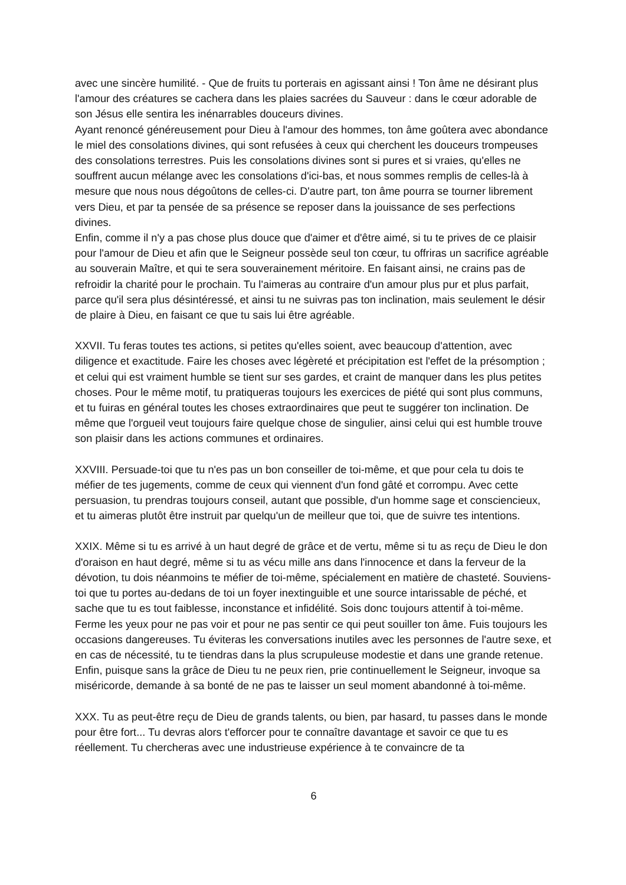avec une sincère humilité. - Que de fruits tu porterais en agissant ainsi ! Ton âme ne désirant plus l'amour des créatures se cachera dans les plaies sacrées du Sauveur : dans le cœur adorable de son Jésus elle sentira les inénarrables douceurs divines.
Ayant renoncé généreusement pour Dieu à l'amour des hommes, ton âme goûtera avec abondance le miel des consolations divines, qui sont refusées à ceux qui cherchent les douceurs trompeuses des consolations terrestres. Puis les consolations divines sont si pures et si vraies, qu'elles ne souffrent aucun mélange avec les consolations d'ici-bas, et nous sommes remplis de celles-là à mesure que nous nous dégoûtons de celles-ci. D'autre part, ton âme pourra se tourner librement vers Dieu, et par ta pensée de sa présence se reposer dans la jouissance de ses perfections divines.
Enfin, comme il n'y a pas chose plus douce que d'aimer et d'être aimé, si tu te prives de ce plaisir pour l'amour de Dieu et afin que le Seigneur possède seul ton cœur, tu offriras un sacrifice agréable au souverain Maître, et qui te sera souverainement méritoire. En faisant ainsi, ne crains pas de refroidir la charité pour le prochain. Tu l'aimeras au contraire d'un amour plus pur et plus parfait, parce qu'il sera plus désintéressé, et ainsi tu ne suivras pas ton inclination, mais seulement le désir de plaire à Dieu, en faisant ce que tu sais lui être agréable.
XXVII. Tu feras toutes tes actions, si petites qu'elles soient, avec beaucoup d'attention, avec diligence et exactitude. Faire les choses avec légèreté et précipitation est l'effet de la présomption ; et celui qui est vraiment humble se tient sur ses gardes, et craint de manquer dans les plus petites choses. Pour le même motif, tu pratiqueras toujours les exercices de piété qui sont plus communs, et tu fuiras en général toutes les choses extraordinaires que peut te suggérer ton inclination. De même que l'orgueil veut toujours faire quelque chose de singulier, ainsi celui qui est humble trouve son plaisir dans les actions communes et ordinaires.
XXVIII. Persuade-toi que tu n'es pas un bon conseiller de toi-même, et que pour cela tu dois te méfier de tes jugements, comme de ceux qui viennent d'un fond gâté et corrompu. Avec cette persuasion, tu prendras toujours conseil, autant que possible, d'un homme sage et consciencieux, et tu aimeras plutôt être instruit par quelqu'un de meilleur que toi, que de suivre tes intentions.
XXIX. Même si tu es arrivé à un haut degré de grâce et de vertu, même si tu as reçu de Dieu le don d'oraison en haut degré, même si tu as vécu mille ans dans l'innocence et dans la ferveur de la dévotion, tu dois néanmoins te méfier de toi-même, spécialement en matière de chasteté. Souviens-toi que tu portes au-dedans de toi un foyer inextinguible et une source intarissable de péché, et sache que tu es tout faiblesse, inconstance et infidélité. Sois donc toujours attentif à toi-même. Ferme les yeux pour ne pas voir et pour ne pas sentir ce qui peut souiller ton âme. Fuis toujours les occasions dangereuses. Tu éviteras les conversations inutiles avec les personnes de l'autre sexe, et en cas de nécessité, tu te tiendras dans la plus scrupuleuse modestie et dans une grande retenue. Enfin, puisque sans la grâce de Dieu tu ne peux rien, prie continuellement le Seigneur, invoque sa miséricorde, demande à sa bonté de ne pas te laisser un seul moment abandonné à toi-même.
XXX. Tu as peut-être reçu de Dieu de grands talents, ou bien, par hasard, tu passes dans le monde pour être fort... Tu devras alors t'efforcer pour te connaître davantage et savoir ce que tu es réellement. Tu chercheras avec une industrieuse expérience à te convaincre de ta
6